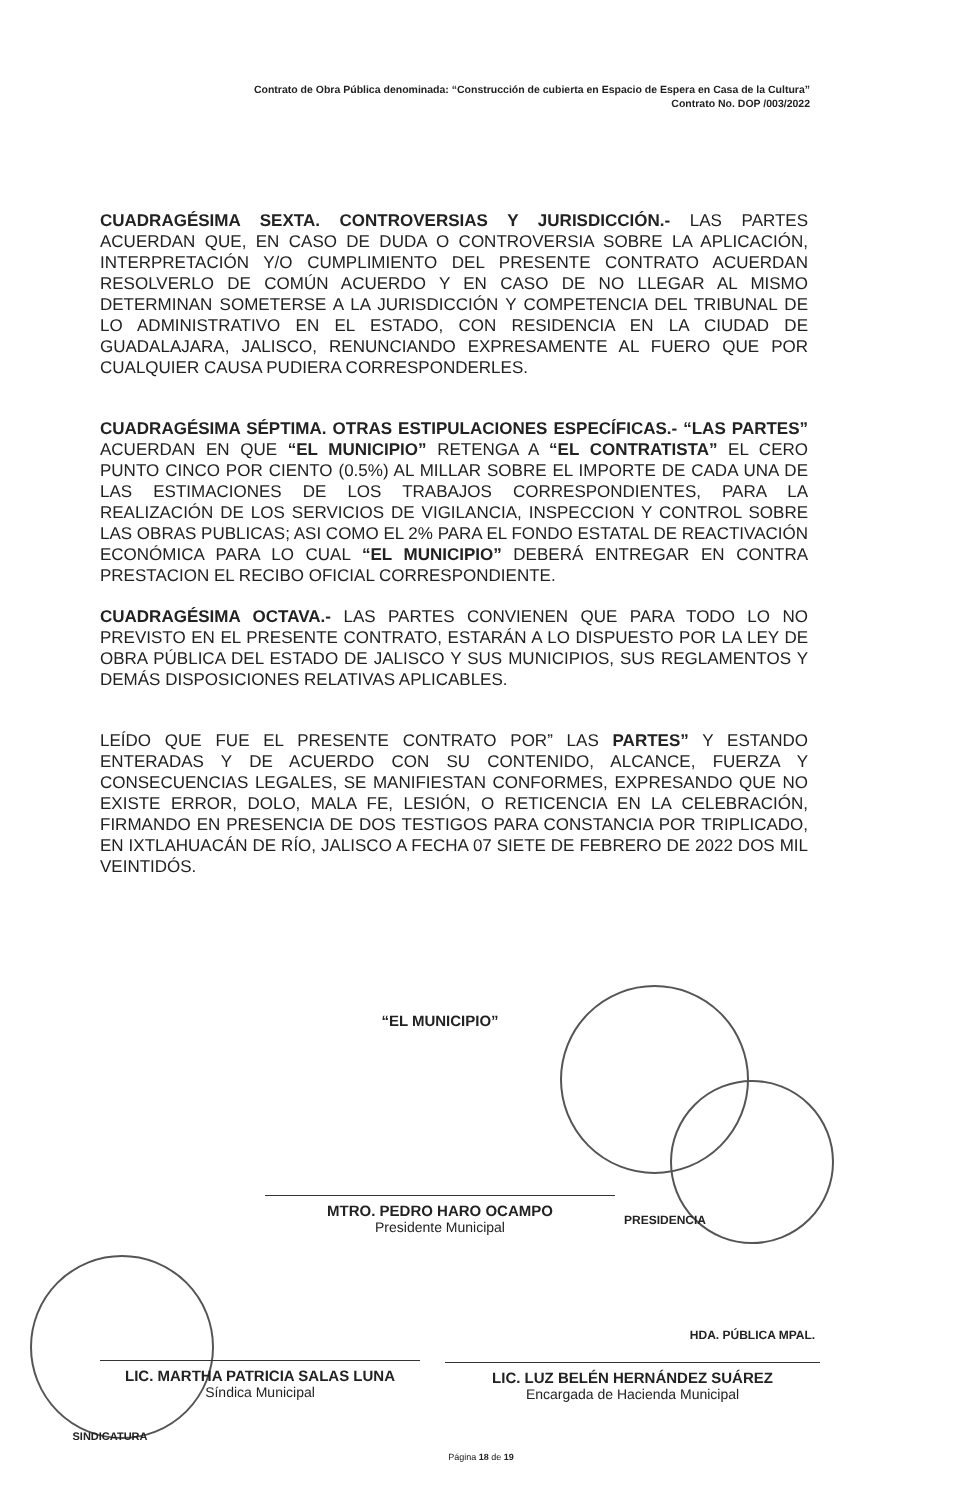Contrato de Obra Pública denominada: “Construcción de cubierta en Espacio de Espera en Casa de la Cultura”
Contrato No. DOP /003/2022
CUADRAGÉSIMA SEXTA. CONTROVERSIAS Y JURISDICCIÓN.- LAS PARTES ACUERDAN QUE, EN CASO DE DUDA O CONTROVERSIA SOBRE LA APLICACIÓN, INTERPRETACIÓN Y/O CUMPLIMIENTO DEL PRESENTE CONTRATO ACUERDAN RESOLVERLO DE COMÚN ACUERDO Y EN CASO DE NO LLEGAR AL MISMO DETERMINAN SOMETERSE A LA JURISDICCIÓN Y COMPETENCIA DEL TRIBUNAL DE LO ADMINISTRATIVO EN EL ESTADO, CON RESIDENCIA EN LA CIUDAD DE GUADALAJARA, JALISCO, RENUNCIANDO EXPRESAMENTE AL FUERO QUE POR CUALQUIER CAUSA PUDIERA CORRESPONDERLES.
CUADRAGÉSIMA SÉPTIMA. OTRAS ESTIPULACIONES ESPECÍFICAS.- “LAS PARTES” ACUERDAN EN QUE “EL MUNICIPIO” RETENGA A “EL CONTRATISTA” EL CERO PUNTO CINCO POR CIENTO (0.5%) AL MILLAR SOBRE EL IMPORTE DE CADA UNA DE LAS ESTIMACIONES DE LOS TRABAJOS CORRESPONDIENTES, PARA LA REALIZACIÓN DE LOS SERVICIOS DE VIGILANCIA, INSPECCION Y CONTROL SOBRE LAS OBRAS PUBLICAS; ASI COMO EL 2% PARA EL FONDO ESTATAL DE REACTIVACIÓN ECONÓMICA PARA LO CUAL “EL MUNICIPIO” DEBERÁ ENTREGAR EN CONTRA PRESTACION EL RECIBO OFICIAL CORRESPONDIENTE.
CUADRAGÉSIMA OCTAVA.- LAS PARTES CONVIENEN QUE PARA TODO LO NO PREVISTO EN EL PRESENTE CONTRATO, ESTARÁN A LO DISPUESTO POR LA LEY DE OBRA PÚBLICA DEL ESTADO DE JALISCO Y SUS MUNICIPIOS, SUS REGLAMENTOS Y DEMÁS DISPOSICIONES RELATIVAS APLICABLES.
LEÍDO QUE FUE EL PRESENTE CONTRATO POR” LAS PARTES” Y ESTANDO ENTERADAS Y DE ACUERDO CON SU CONTENIDO, ALCANCE, FUERZA Y CONSECUENCIAS LEGALES, SE MANIFIESTAN CONFORMES, EXPRESANDO QUE NO EXISTE ERROR, DOLO, MALA FE, LESIÓN, O RETICENCIA EN LA CELEBRACIÓN, FIRMANDO EN PRESENCIA DE DOS TESTIGOS PARA CONSTANCIA POR TRIPLICADO, EN IXTLAHUACÁN DE RÍO, JALISCO A FECHA 07 SIETE DE FEBRERO DE 2022 DOS MIL VEINTIDÓS.
“EL MUNICIPIO”
MTRO. PEDRO HARO OCAMPO
Presidente Municipal
PRESIDENCIA
HDA. PÚBLICA MPAL.
LIC. MARTHA PATRICIA SALAS LUNA
Síndica Municipal
LIC. LUZ BELÉN HERNÁNDEZ SUÁREZ
Encargada de Hacienda Municipal
SINDICATURA
Página 18 de 19